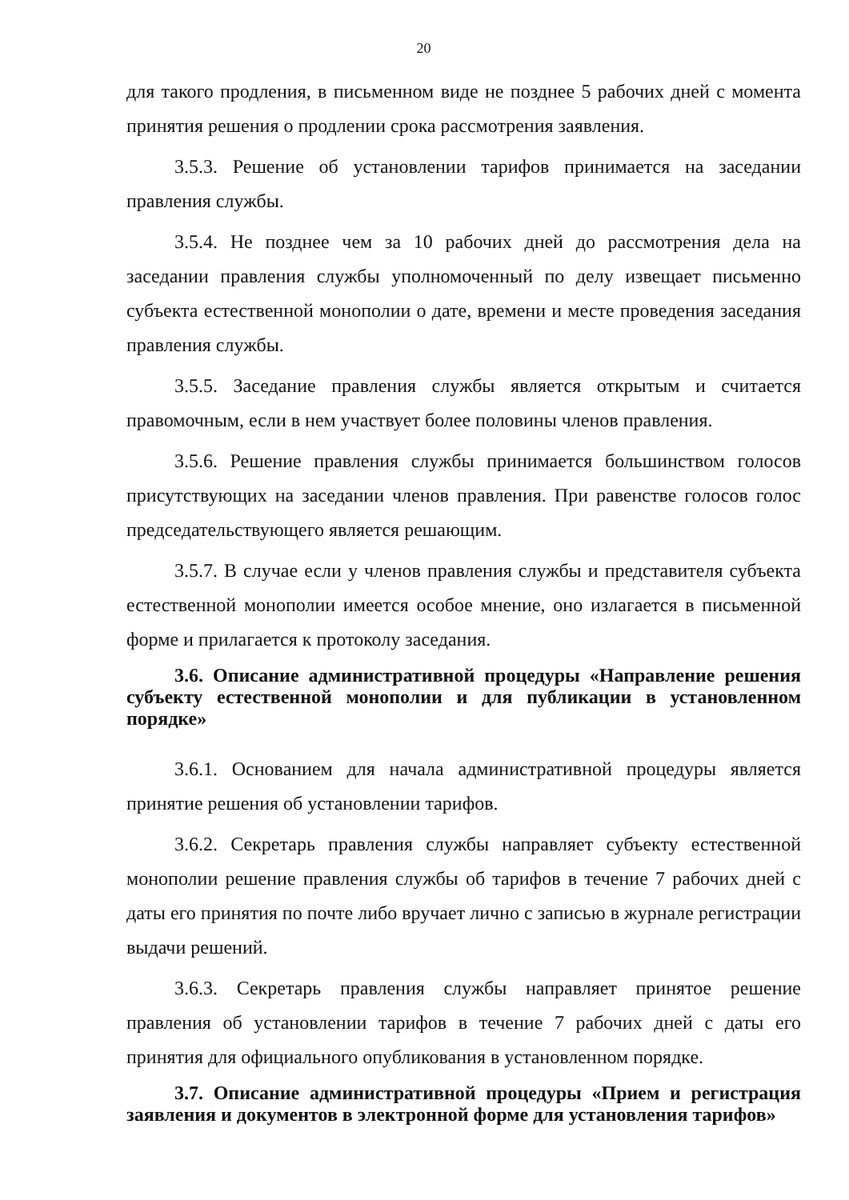20
для такого продления, в письменном виде не позднее 5 рабочих дней с момента принятия решения о продлении срока рассмотрения заявления.
3.5.3. Решение об установлении тарифов принимается на заседании правления службы.
3.5.4. Не позднее чем за 10 рабочих дней до рассмотрения дела на заседании правления службы уполномоченный по делу извещает письменно субъекта естественной монополии о дате, времени и месте проведения заседания правления службы.
3.5.5. Заседание правления службы является открытым и считается правомочным, если в нем участвует более половины членов правления.
3.5.6. Решение правления службы принимается большинством голосов присутствующих на заседании членов правления. При равенстве голосов голос председательствующего является решающим.
3.5.7. В случае если у членов правления службы и представителя субъекта естественной монополии имеется особое мнение, оно излагается в письменной форме и прилагается к протоколу заседания.
3.6. Описание административной процедуры «Направление решения субъекту естественной монополии и для публикации в установленном порядке»
3.6.1. Основанием для начала административной процедуры является принятие решения об установлении тарифов.
3.6.2. Секретарь правления службы направляет субъекту естественной монополии решение правления службы об тарифов в течение 7 рабочих дней с даты его принятия по почте либо вручает лично с записью в журнале регистрации выдачи решений.
3.6.3. Секретарь правления службы направляет принятое решение правления об установлении тарифов в течение 7 рабочих дней с даты его принятия для официального опубликования в установленном порядке.
3.7. Описание административной процедуры «Прием и регистрация заявления и документов в электронной форме для установления тарифов»